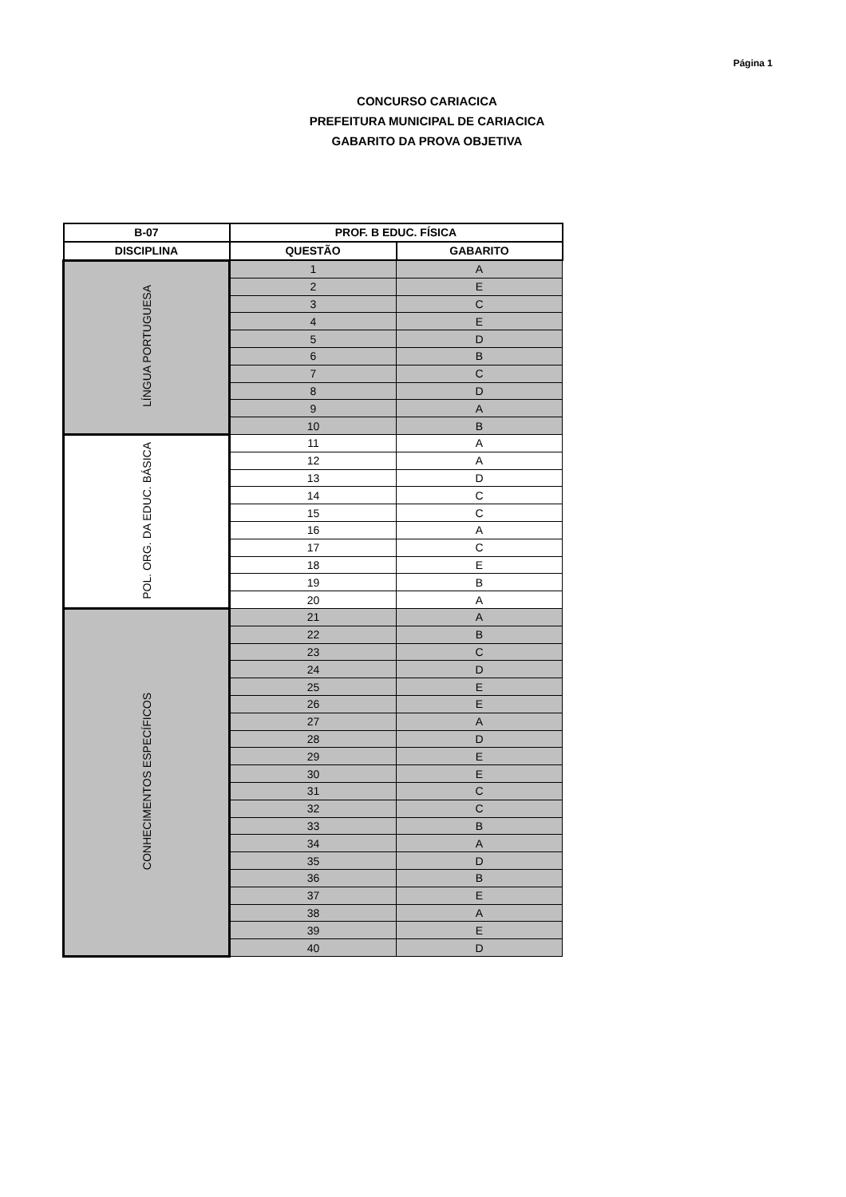Página 1
CONCURSO CARIACICA
PREFEITURA MUNICIPAL DE CARIACICA
GABARITO DA PROVA OBJETIVA
| B-07 | PROF. B EDUC. FÍSICA | |
| --- | --- | --- |
| DISCIPLINA | QUESTÃO | GABARITO |
| LÍNGUA PORTUGUESA | 1 | A |
| | 2 | E |
| | 3 | C |
| | 4 | E |
| | 5 | D |
| | 6 | B |
| | 7 | C |
| | 8 | D |
| | 9 | A |
| | 10 | B |
| POL. ORG. DA EDUC. BÁSICA | 11 | A |
| | 12 | A |
| | 13 | D |
| | 14 | C |
| | 15 | C |
| | 16 | A |
| | 17 | C |
| | 18 | E |
| | 19 | B |
| | 20 | A |
| CONHECIMENTOS ESPECÍFICOS | 21 | A |
| | 22 | B |
| | 23 | C |
| | 24 | D |
| | 25 | E |
| | 26 | E |
| | 27 | A |
| | 28 | D |
| | 29 | E |
| | 30 | E |
| | 31 | C |
| | 32 | C |
| | 33 | B |
| | 34 | A |
| | 35 | D |
| | 36 | B |
| | 37 | E |
| | 38 | A |
| | 39 | E |
| | 40 | D |